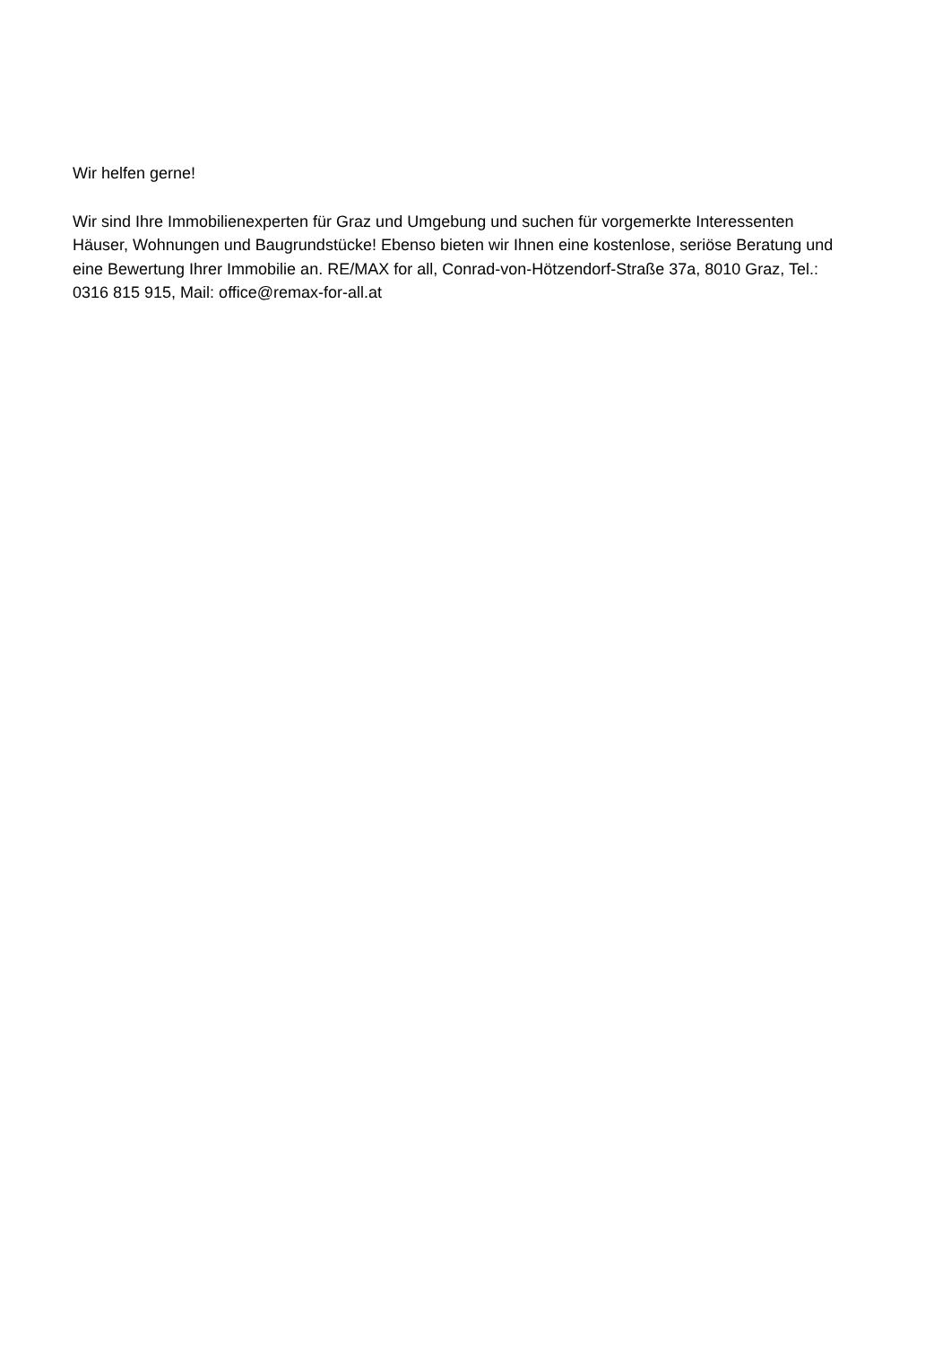Wir helfen gerne!
Wir sind Ihre Immobilienexperten für Graz und Umgebung und suchen für vorgemerkte Interessenten Häuser, Wohnungen und Baugrundstücke! Ebenso bieten wir Ihnen eine kostenlose, seriöse Beratung und eine Bewertung Ihrer Immobilie an. RE/MAX for all, Conrad-von-Hötzendorf-Straße 37a, 8010 Graz, Tel.: 0316 815 915, Mail: office@remax-for-all.at